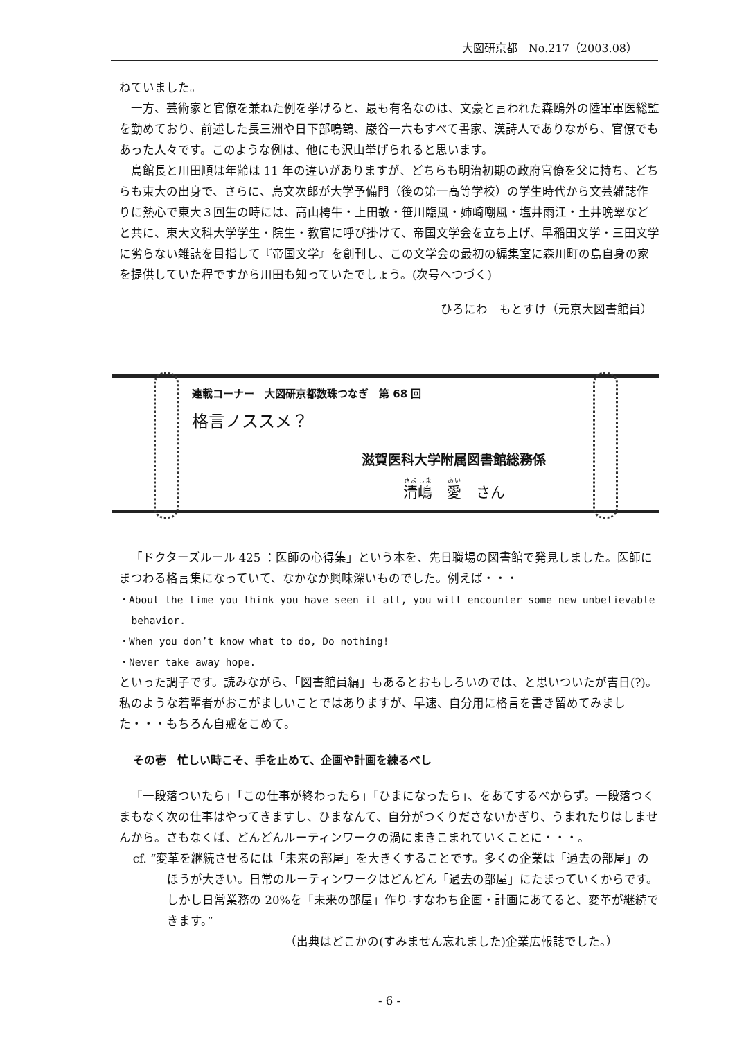大図研京都　No.217（2003.08）
ねていました。
一方、芸術家と官僚を兼ねた例を挙げると、最も有名なのは、文豪と言われた森鴎外の陸軍軍医総監を勤めており、前述した長三洲や日下部鳴鶴、巌谷一六もすべて書家、漢詩人でありながら、官僚でもあった人々です。このような例は、他にも沢山挙げられると思います。
島館長と川田順は年齢は 11 年の違いがありますが、どちらも明治初期の政府官僚を父に持ち、どちらも東大の出身で、さらに、島文次郎が大学予備門（後の第一高等学校）の学生時代から文芸雑誌作りに熱心で東大３回生の時には、高山樗牛・上田敏・笹川臨風・姉崎嘲風・塩井雨江・土井晩翠などと共に、東大文科大学学生・院生・教官に呼び掛けて、帝国文学会を立ち上げ、早稲田文学・三田文学に劣らない雑誌を目指して『帝国文学』を創刊し、この文学会の最初の編集室に森川町の島自身の家を提供していた程ですから川田も知っていたでしょう。(次号へつづく)
ひろにわ　もとすけ（元京大図書館員）
連載コーナー　大図研京都数珠つなぎ　第 68 回
格言ノススメ？
滋賀医科大学附属図書館総務係
清嶋　愛　さん
「ドクターズルール 425 ：医師の心得集」という本を、先日職場の図書館で発見しました。医師にまつわる格言集になっていて、なかなか興味深いものでした。例えば・・・
・About the time you think you have seen it all, you will encounter some new unbelievable
behavior.
・When you don’t know what to do, Do nothing!
・Never take away hope.
といった調子です。読みながら、「図書館員編」もあるとおもしろいのでは、と思いついたが吉日(?)。私のような若輩者がおこがましいことではありますが、早速、自分用に格言を書き留めてみました・・・もちろん自戒をこめて。
その壱　忙しい時こそ、手を止めて、企画や計画を練るべし
「一段落ついたら」「この仕事が終わったら」「ひまになったら」、をあてするべからず。一段落つくまもなく次の仕事はやってきますし、ひまなんて、自分がつくりださないかぎり、うまれたりはしませんから。さもなくば、どんどんルーティンワークの渦にまきこまれていくことに・・・。
cf. “変革を継続させるには「未来の部屋」を大きくすることです。多くの企業は「過去の部屋」のほうが大きい。日常のルーティンワークはどんどん「過去の部屋」にたまっていくからです。しかし日常業務の 20%を「未来の部屋」作り-すなわち企画・計画にあてると、変革が継続できます。”
（出典はどこかの(すみません忘れました)企業広報誌でした。）
- 6 -